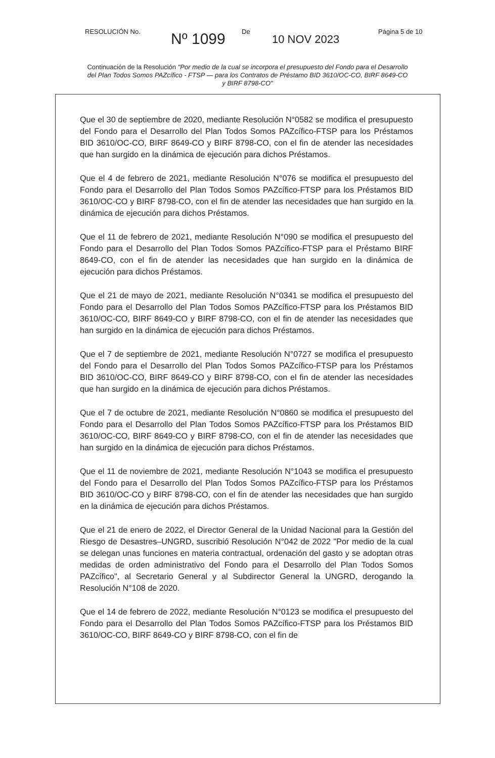RESOLUCIÓN No.
Nº 1099
De
10 NOV 2023
Página 5 de 10
Continuación de la Resolución "Por medio de la cual se incorpora el presupuesto del Fondo para el Desarrollo del Plan Todos Somos PAZcífico - FTSP — para los Contratos de Préstamo BID 3610/OC-CO, BIRF 8649-CO y BIRF 8798-CO"
Que el 30 de septiembre de 2020, mediante Resolución N°0582 se modifica el presupuesto del Fondo para el Desarrollo del Plan Todos Somos PAZcífico-FTSP para los Préstamos BID 3610/OC-CO, BIRF 8649-CO y BIRF 8798-CO, con el fin de atender las necesidades que han surgido en la dinámica de ejecución para dichos Préstamos.
Que el 4 de febrero de 2021, mediante Resolución N°076 se modifica el presupuesto del Fondo para el Desarrollo del Plan Todos Somos PAZcífico-FTSP para los Préstamos BID 3610/OC-CO y BIRF 8798-CO, con el fin de atender las necesidades que han surgido en la dinámica de ejecución para dichos Préstamos.
Que el 11 de febrero de 2021, mediante Resolución N°090 se modifica el presupuesto del Fondo para el Desarrollo del Plan Todos Somos PAZcífico-FTSP para el Préstamo BIRF 8649-CO, con el fin de atender las necesidades que han surgido en la dinámica de ejecución para dichos Préstamos.
Que el 21 de mayo de 2021, mediante Resolución N°0341 se modifica el presupuesto del Fondo para el Desarrollo del Plan Todos Somos PAZcífico-FTSP para los Préstamos BID 3610/OC-CO, BIRF 8649-CO y BIRF 8798-CO, con el fin de atender las necesidades que han surgido en la dinámica de ejecución para dichos Préstamos.
Que el 7 de septiembre de 2021, mediante Resolución N°0727 se modifica el presupuesto del Fondo para el Desarrollo del Plan Todos Somos PAZcífico-FTSP para los Préstamos BID 3610/OC-CO, BIRF 8649-CO y BIRF 8798-CO, con el fin de atender las necesidades que han surgido en la dinámica de ejecución para dichos Préstamos.
Que el 7 de octubre de 2021, mediante Resolución N°0860 se modifica el presupuesto del Fondo para el Desarrollo del Plan Todos Somos PAZcífico-FTSP para los Préstamos BID 3610/OC-CO, BIRF 8649-CO y BIRF 8798-CO, con el fin de atender las necesidades que han surgido en la dinámica de ejecución para dichos Préstamos.
Que el 11 de noviembre de 2021, mediante Resolución N°1043 se modifica el presupuesto del Fondo para el Desarrollo del Plan Todos Somos PAZcífico-FTSP para los Préstamos BID 3610/OC-CO y BIRF 8798-CO, con el fin de atender las necesidades que han surgido en la dinámica de ejecución para dichos Préstamos.
Que el 21 de enero de 2022, el Director General de la Unidad Nacional para la Gestión del Riesgo de Desastres–UNGRD, suscribió Resolución N°042 de 2022 "Por medio de la cual se delegan unas funciones en materia contractual, ordenación del gasto y se adoptan otras medidas de orden administrativo del Fondo para el Desarrollo del Plan Todos Somos PAZcífico", al Secretario General y al Subdirector General la UNGRD, derogando la Resolución N°108 de 2020.
Que el 14 de febrero de 2022, mediante Resolución N°0123 se modifica el presupuesto del Fondo para el Desarrollo del Plan Todos Somos PAZcífico-FTSP para los Préstamos BID 3610/OC-CO, BIRF 8649-CO y BIRF 8798-CO, con el fin de